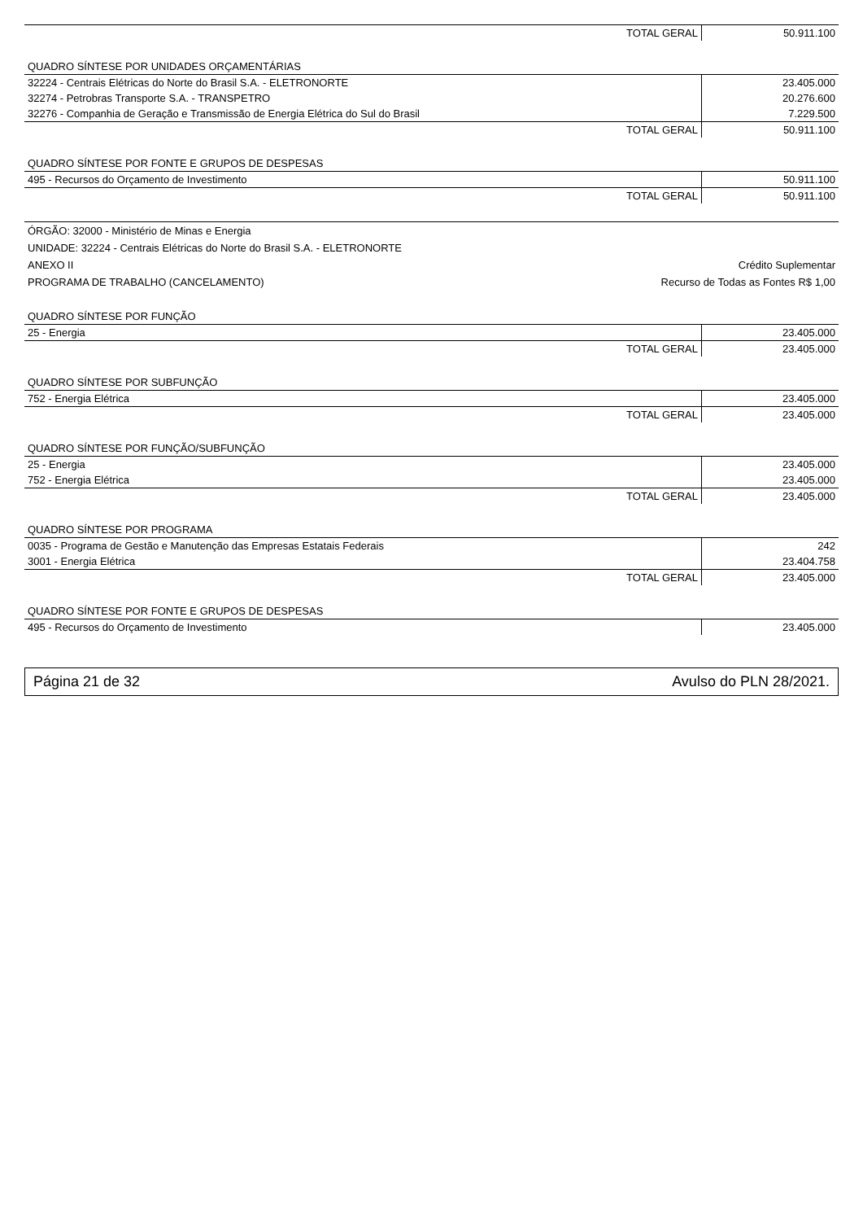| TOTAL GERAL | 50.911.100 |
| QUADRO SÍNTESE POR UNIDADES ORÇAMENTÁRIAS | |
| --- | --- |
| 32224 - Centrais Elétricas do Norte do Brasil S.A. - ELETRONORTE | 23.405.000 |
| 32274 - Petrobras Transporte S.A. - TRANSPETRO | 20.276.600 |
| 32276 - Companhia de Geração e Transmissão de Energia Elétrica do Sul do Brasil | 7.229.500 |
| TOTAL GERAL | 50.911.100 |
| QUADRO SÍNTESE POR FONTE E GRUPOS DE DESPESAS | |
| --- | --- |
| 495 - Recursos do Orçamento de Investimento | 50.911.100 |
| TOTAL GERAL | 50.911.100 |
| ÓRGÃO: 32000 - Ministério de Minas e Energia | |
| UNIDADE: 32224 - Centrais Elétricas do Norte do Brasil S.A. - ELETRONORTE | |
| ANEXO II | Crédito Suplementar |
| PROGRAMA DE TRABALHO (CANCELAMENTO) | Recurso de Todas as Fontes R$ 1,00 |
| QUADRO SÍNTESE POR FUNÇÃO | |
| --- | --- |
| 25 - Energia | 23.405.000 |
| TOTAL GERAL | 23.405.000 |
| QUADRO SÍNTESE POR SUBFUNÇÃO | |
| --- | --- |
| 752 - Energia Elétrica | 23.405.000 |
| TOTAL GERAL | 23.405.000 |
| QUADRO SÍNTESE POR FUNÇÃO/SUBFUNÇÃO | |
| --- | --- |
| 25 - Energia | 23.405.000 |
| 752 - Energia Elétrica | 23.405.000 |
| TOTAL GERAL | 23.405.000 |
| QUADRO SÍNTESE POR PROGRAMA | |
| --- | --- |
| 0035 - Programa de Gestão e Manutenção das Empresas Estatais Federais | 242 |
| 3001 - Energia Elétrica | 23.404.758 |
| TOTAL GERAL | 23.405.000 |
| QUADRO SÍNTESE POR FONTE E GRUPOS DE DESPESAS | |
| --- | --- |
| 495 - Recursos do Orçamento de Investimento | 23.405.000 |
Página 21 de 32 Avulso do PLN 28/2021.